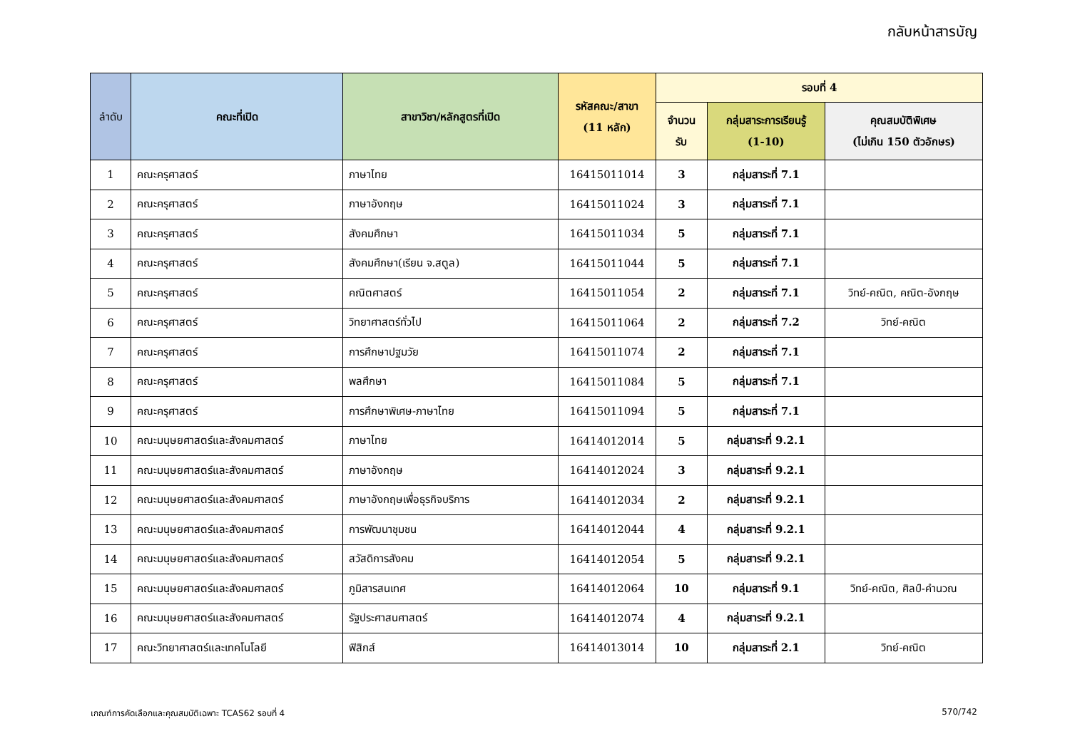กลับหน้าสารบัญ
| ลำดับ | คณะที่เปิด | สาขาวิชา/หลักสูตรที่เปิด | รหัสคณะ/สาขา (11 หลัก) | รอบที่ 4 | | |
| --- | --- | --- | --- | --- | --- | --- |
| | | | | จำนวน รับ | กลุ่มสาระการเรียนรู้ (1-10) | คุณสมบัติพิเศษ (ไม่เกิน 150 ตัวอักษร) |
| 1 | คณะครุศาสตร์ | ภาษาไทย | 16415011014 | 3 | กลุ่มสาระที่ 7.1 | |
| 2 | คณะครุศาสตร์ | ภาษาอังกฤษ | 16415011024 | 3 | กลุ่มสาระที่ 7.1 | |
| 3 | คณะครุศาสตร์ | สังคมศึกษา | 16415011034 | 5 | กลุ่มสาระที่ 7.1 | |
| 4 | คณะครุศาสตร์ | สังคมศึกษา(เรียน จ.สตูล) | 16415011044 | 5 | กลุ่มสาระที่ 7.1 | |
| 5 | คณะครุศาสตร์ | คณิตศาสตร์ | 16415011054 | 2 | กลุ่มสาระที่ 7.1 | วิทย์-คณิต, คณิต-อังกฤษ |
| 6 | คณะครุศาสตร์ | วิทยาศาสตร์ทั่วไป | 16415011064 | 2 | กลุ่มสาระที่ 7.2 | วิทย์-คณิต |
| 7 | คณะครุศาสตร์ | การศึกษาปฐมวัย | 16415011074 | 2 | กลุ่มสาระที่ 7.1 | |
| 8 | คณะครุศาสตร์ | พลศึกษา | 16415011084 | 5 | กลุ่มสาระที่ 7.1 | |
| 9 | คณะครุศาสตร์ | การศึกษาพิเศษ-ภาษาไทย | 16415011094 | 5 | กลุ่มสาระที่ 7.1 | |
| 10 | คณะมนุษยศาสตร์และสังคมศาสตร์ | ภาษาไทย | 16414012014 | 5 | กลุ่มสาระที่ 9.2.1 | |
| 11 | คณะมนุษยศาสตร์และสังคมศาสตร์ | ภาษาอังกฤษ | 16414012024 | 3 | กลุ่มสาระที่ 9.2.1 | |
| 12 | คณะมนุษยศาสตร์และสังคมศาสตร์ | ภาษาอังกฤษเพื่อธุรกิจบริการ | 16414012034 | 2 | กลุ่มสาระที่ 9.2.1 | |
| 13 | คณะมนุษยศาสตร์และสังคมศาสตร์ | การพัฒนาชุมชน | 16414012044 | 4 | กลุ่มสาระที่ 9.2.1 | |
| 14 | คณะมนุษยศาสตร์และสังคมศาสตร์ | สวัสดิการสังคม | 16414012054 | 5 | กลุ่มสาระที่ 9.2.1 | |
| 15 | คณะมนุษยศาสตร์และสังคมศาสตร์ | ภูมิสารสนเทศ | 16414012064 | 10 | กลุ่มสาระที่ 9.1 | วิทย์-คณิต, ศิลป์-คำนวณ |
| 16 | คณะมนุษยศาสตร์และสังคมศาสตร์ | รัฐประศาสนศาสตร์ | 16414012074 | 4 | กลุ่มสาระที่ 9.2.1 | |
| 17 | คณะวิทยาศาสตร์และเทคโนโลยี | ฟิสิกส์ | 16414013014 | 10 | กลุ่มสาระที่ 2.1 | วิทย์-คณิต |
เกณฑ์การคัดเลือกและคุณสมบัติเฉพาะ TCAS62 รอบที่ 4 570/742